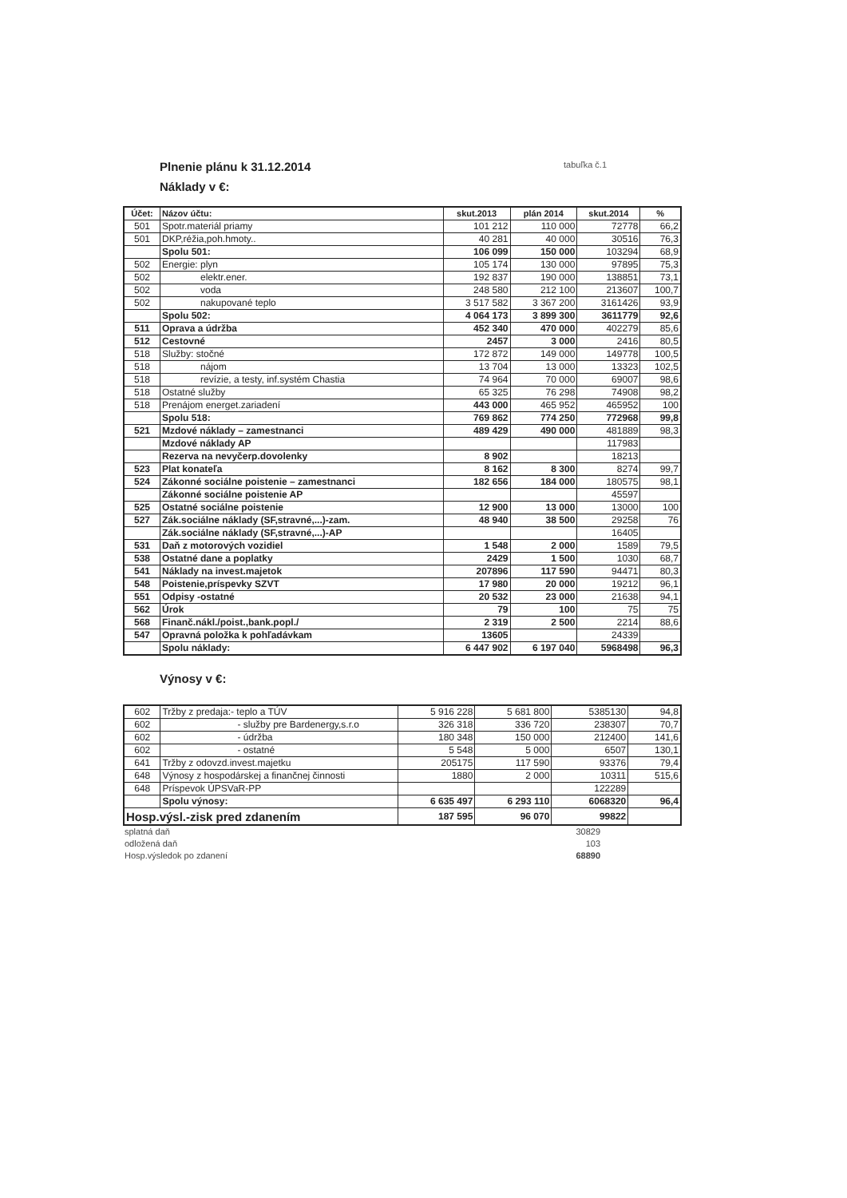Plnenie plánu k 31.12.2014 tabuľka č.1
Náklady v €:
| Účet: | Názov účtu: | skut.2013 | plán 2014 | skut.2014 | % |
| --- | --- | --- | --- | --- | --- |
| 501 | Spotr.materiál priamy | 101 212 | 110 000 | 72778 | 66,2 |
| 501 | DKP,réžia,poh.hmoty.. | 40 281 | 40 000 | 30516 | 76,3 |
| | Spolu 501: | 106 099 | 150 000 | 103294 | 68,9 |
| 502 | Energie: plyn | 105 174 | 130 000 | 97895 | 75,3 |
| 502 | elektr.ener. | 192 837 | 190 000 | 138851 | 73,1 |
| 502 | voda | 248 580 | 212 100 | 213607 | 100,7 |
| 502 | nakupované teplo | 3 517 582 | 3 367 200 | 3161426 | 93,9 |
| | Spolu 502: | 4 064 173 | 3 899 300 | 3611779 | 92,6 |
| 511 | Oprava a údržba | 452 340 | 470 000 | 402279 | 85,6 |
| 512 | Cestovné | 2457 | 3 000 | 2416 | 80,5 |
| 518 | Služby: stočné | 172 872 | 149 000 | 149778 | 100,5 |
| 518 | nájom | 13 704 | 13 000 | 13323 | 102,5 |
| 518 | revízie, a testy, inf.systém Chastia | 74 964 | 70 000 | 69007 | 98,6 |
| 518 | Ostatné služby | 65 325 | 76 298 | 74908 | 98,2 |
| 518 | Prenájom energet.zariadení | 443 000 | 465 952 | 465952 | 100 |
| | Spolu 518: | 769 862 | 774 250 | 772968 | 99,8 |
| 521 | Mzdové náklady – zamestnanci | 489 429 | 490 000 | 481889 | 98,3 |
| | Mzdové náklady AP | | | 117983 | |
| | Rezerva na nevyčerp.dovolenky | 8 902 | | 18213 | |
| 523 | Plat konateľa | 8 162 | 8 300 | 8274 | 99,7 |
| 524 | Zákonné sociálne poistenie – zamestnanci | 182 656 | 184 000 | 180575 | 98,1 |
| | Zákonné sociálne poistenie AP | | | 45597 | |
| 525 | Ostatné sociálne poistenie | 12 900 | 13 000 | 13000 | 100 |
| 527 | Zák.sociálne náklady (SF,stravné,...)-zam. | 48 940 | 38 500 | 29258 | 76 |
| | Zák.sociálne náklady (SF,stravné,...)-AP | | | 16405 | |
| 531 | Daň z motorových vozidiel | 1 548 | 2 000 | 1589 | 79,5 |
| 538 | Ostatné dane a poplatky | 2429 | 1 500 | 1030 | 68,7 |
| 541 | Náklady na invest.majetok | 207896 | 117 590 | 94471 | 80,3 |
| 548 | Poistenie,príspevky SZVT | 17 980 | 20 000 | 19212 | 96,1 |
| 551 | Odpisy -ostatné | 20 532 | 23 000 | 21638 | 94,1 |
| 562 | Úrok | 79 | 100 | 75 | 75 |
| 568 | Finanč.nákl./poist.,bank.popl./ | 2 319 | 2 500 | 2214 | 88,6 |
| 547 | Opravná položka k pohľadávkam | 13605 | | 24339 | |
| | Spolu náklady: | 6 447 902 | 6 197 040 | 5968498 | 96,3 |
Výnosy v €:
| 602 | Tržby z predaja:- teplo a TÚV | 5 916 228 | 5 681 800 | 5385130 | 94,8 |
| 602 | - služby pre Bardenergy,s.r.o | 326 318 | 336 720 | 238307 | 70,7 |
| 602 | - údržba | 180 348 | 150 000 | 212400 | 141,6 |
| 602 | - ostatné | 5 548 | 5 000 | 6507 | 130,1 |
| 641 | Tržby z odovzd.invest.majetku | 205175 | 117 590 | 93376 | 79,4 |
| 648 | Výnosy z hospodárskej a finančnej činnosti | 1880 | 2 000 | 10311 | 515,6 |
| 648 | Príspevok ÚPSVaR-PP | | | 122289 | |
| | Spolu výnosy: | 6 635 497 | 6 293 110 | 6068320 | 96,4 |
| Hosp.výsl.-zisk pred zdanením | | 187 595 | 96 070 | 99822 | |
| splatná daň | 30829 | |
| odložená daň | 103 | |
| Hosp.výsledok po zdanení | 68890 | |